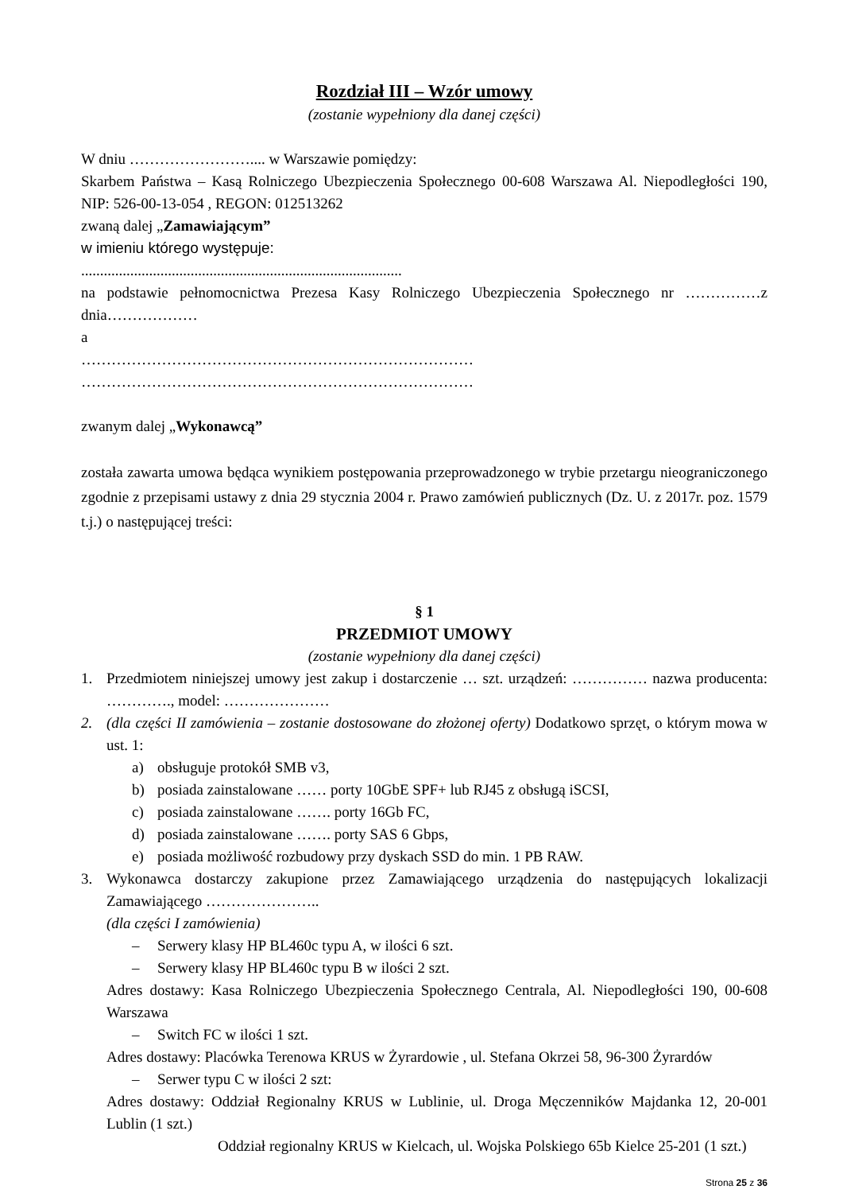Rozdział III – Wzór umowy
(zostanie wypełniony dla danej części)
W dniu …………………….... w Warszawie pomiędzy:
Skarbem Państwa – Kasą Rolniczego Ubezpieczenia Społecznego 00-608 Warszawa Al. Niepodległości 190, NIP: 526-00-13-054 , REGON: 012513262
zwaną dalej „Zamawiającym”
w imieniu którego występuje:
.....................................................................................
na podstawie pełnomocnictwa Prezesa Kasy Rolniczego Ubezpieczenia Społecznego nr ……………z dnia………………
a
……………………………………………………………………
……………………………………………………………………
zwanym dalej „Wykonawcą”
została zawarta umowa będąca wynikiem postępowania przeprowadzonego w trybie przetargu nieograniczonego zgodnie z przepisami ustawy z dnia 29 stycznia 2004 r. Prawo zamówień publicznych (Dz. U. z 2017r. poz. 1579 t.j.) o następującej treści:
§ 1
PRZEDMIOT UMOWY
(zostanie wypełniony dla danej części)
1. Przedmiotem niniejszej umowy jest zakup i dostarczenie … szt. urządzeń: …………… nazwa producenta: …………., model: …………………
2. (dla części II zamówienia – zostanie dostosowane do złożonej oferty) Dodatkowo sprzęt, o którym mowa w ust. 1:
a) obsługuje protokół SMB v3,
b) posiada zainstalowane …… porty 10GbE SPF+ lub RJ45 z obsługą iSCSI,
c) posiada zainstalowane ……. porty 16Gb FC,
d) posiada zainstalowane ……. porty SAS 6 Gbps,
e) posiada możliwość rozbudowy przy dyskach SSD do min. 1 PB RAW.
3. Wykonawca dostarczy zakupione przez Zamawiającego urządzenia do następujących lokalizacji Zamawiającego …………………..
(dla części I zamówienia)
– Serwery klasy HP BL460c typu A, w ilości 6 szt.
– Serwery klasy HP BL460c typu B w ilości 2 szt.
Adres dostawy: Kasa Rolniczego Ubezpieczenia Społecznego Centrala, Al. Niepodległości 190, 00-608 Warszawa
– Switch FC w ilości 1 szt.
Adres dostawy: Placówka Terenowa KRUS w Żyrardowie , ul. Stefana Okrzei 58, 96-300 Żyrardów
– Serwer typu C w ilości 2 szt:
Adres dostawy: Oddział Regionalny KRUS w Lublinie, ul. Droga Męczenników Majdanka 12, 20-001 Lublin (1 szt.)
Oddział regionalny KRUS w Kielcach, ul. Wojska Polskiego 65b Kielce 25-201 (1 szt.)
Strona 25 z 36